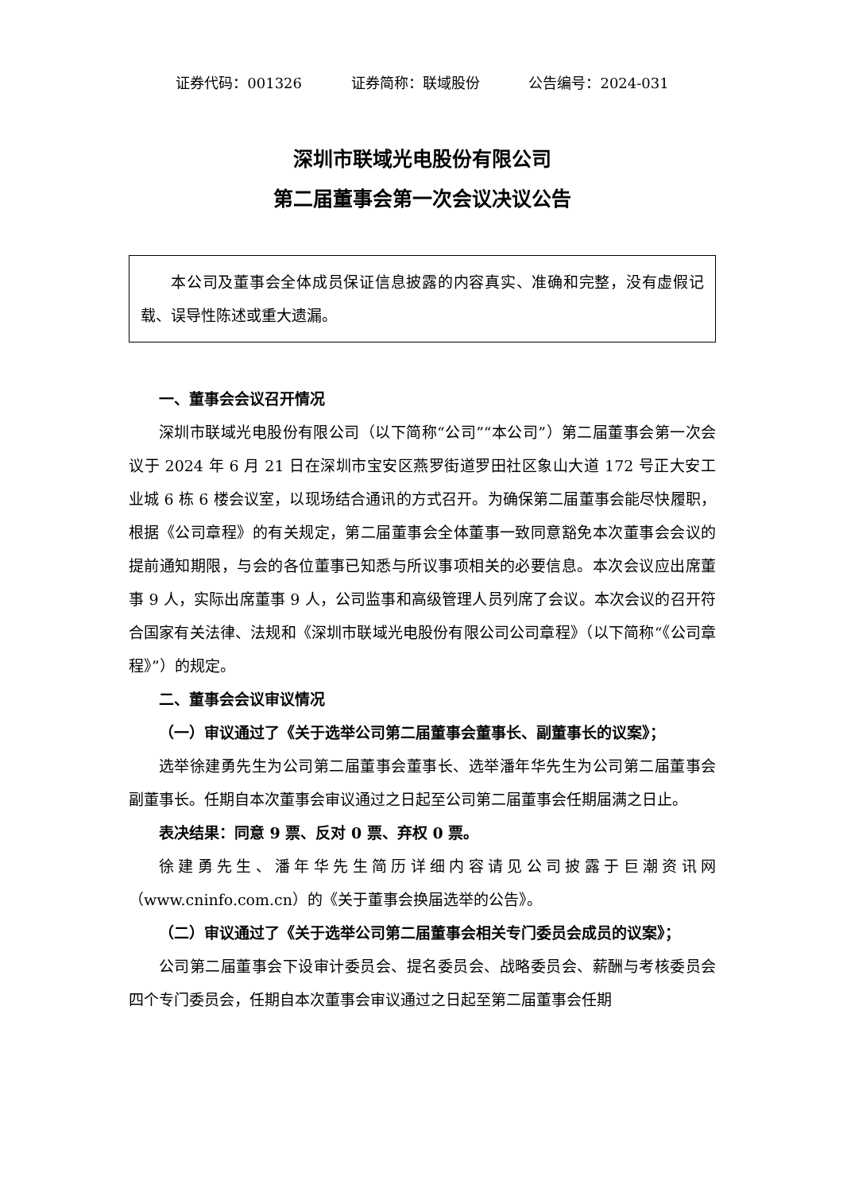证券代码：001326 证券简称：联域股份 公告编号：2024-031
深圳市联域光电股份有限公司
第二届董事会第一次会议决议公告
本公司及董事会全体成员保证信息披露的内容真实、准确和完整，没有虚假记载、误导性陈述或重大遗漏。
一、董事会会议召开情况
深圳市联域光电股份有限公司（以下简称“公司”“本公司”）第二届董事会第一次会议于 2024 年 6 月 21 日在深圳市宝安区燕罗街道罗田社区象山大道 172 号正大安工业城 6 栋 6 楼会议室，以现场结合通讯的方式召开。为确保第二届董事会能尽快履职，根据《公司章程》的有关规定，第二届董事会全体董事一致同意豁免本次董事会会议的提前通知期限，与会的各位董事已知悉与所议事项相关的必要信息。本次会议应出席董事 9 人，实际出席董事 9 人，公司监事和高级管理人员列席了会议。本次会议的召开符合国家有关法律、法规和《深圳市联域光电股份有限公司公司章程》（以下简称“《公司章程》”）的规定。
二、董事会会议审议情况
（一）审议通过了《关于选举公司第二届董事会董事长、副董事长的议案》；
选举徐建勇先生为公司第二届董事会董事长、选举潘年华先生为公司第二届董事会副董事长。任期自本次董事会审议通过之日起至公司第二届董事会任期届满之日止。
表决结果：同意 9 票、反对 0 票、弃权 0 票。
徐建勇先生、潘年华先生简历详细内容请见公司披露于巨潮资讯网（www.cninfo.com.cn）的《关于董事会换届选举的公告》。
（二）审议通过了《关于选举公司第二届董事会相关专门委员会成员的议案》；
公司第二届董事会下设审计委员会、提名委员会、战略委员会、薪酬与考核委员会四个专门委员会，任期自本次董事会审议通过之日起至第二届董事会任期